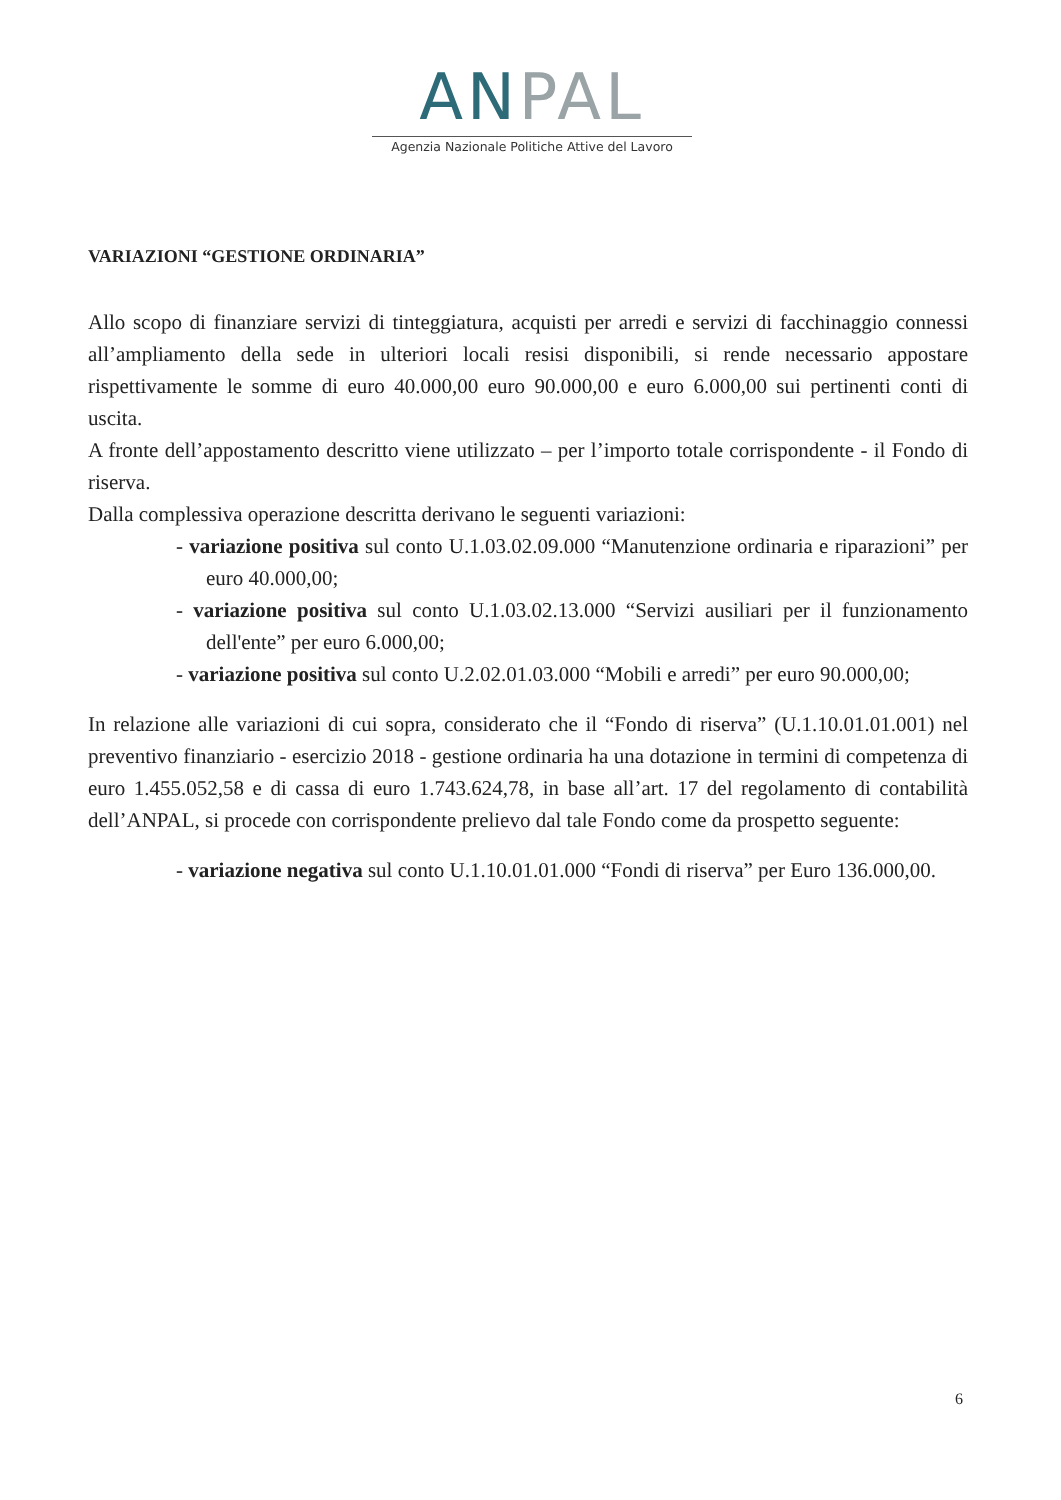ANPAL
Agenzia Nazionale Politiche Attive del Lavoro
VARIAZIONI “GESTIONE ORDINARIA”
Allo scopo di finanziare servizi di tinteggiatura, acquisti per arredi e servizi di facchinaggio connessi all’ampliamento della sede in ulteriori locali resisi disponibili, si rende necessario appostare rispettivamente le somme di euro 40.000,00 euro 90.000,00 e euro 6.000,00 sui pertinenti conti di uscita.
A fronte dell’appostamento descritto viene utilizzato – per l’importo totale corrispondente - il Fondo di riserva.
Dalla complessiva operazione descritta derivano le seguenti variazioni:
- variazione positiva sul conto U.1.03.02.09.000 “Manutenzione ordinaria e riparazioni” per euro 40.000,00;
- variazione positiva sul conto U.1.03.02.13.000 “Servizi ausiliari per il funzionamento dell'ente” per euro 6.000,00;
- variazione positiva sul conto U.2.02.01.03.000 “Mobili e arredi” per euro 90.000,00;
In relazione alle variazioni di cui sopra, considerato che il “Fondo di riserva” (U.1.10.01.01.001) nel preventivo finanziario - esercizio 2018 - gestione ordinaria ha una dotazione in termini di competenza di euro 1.455.052,58 e di cassa di euro 1.743.624,78, in base all’art. 17 del regolamento di contabilità dell’ANPAL, si procede con corrispondente prelievo dal tale Fondo come da prospetto seguente:
- variazione negativa sul conto U.1.10.01.01.000 “Fondi di riserva” per Euro 136.000,00.
6